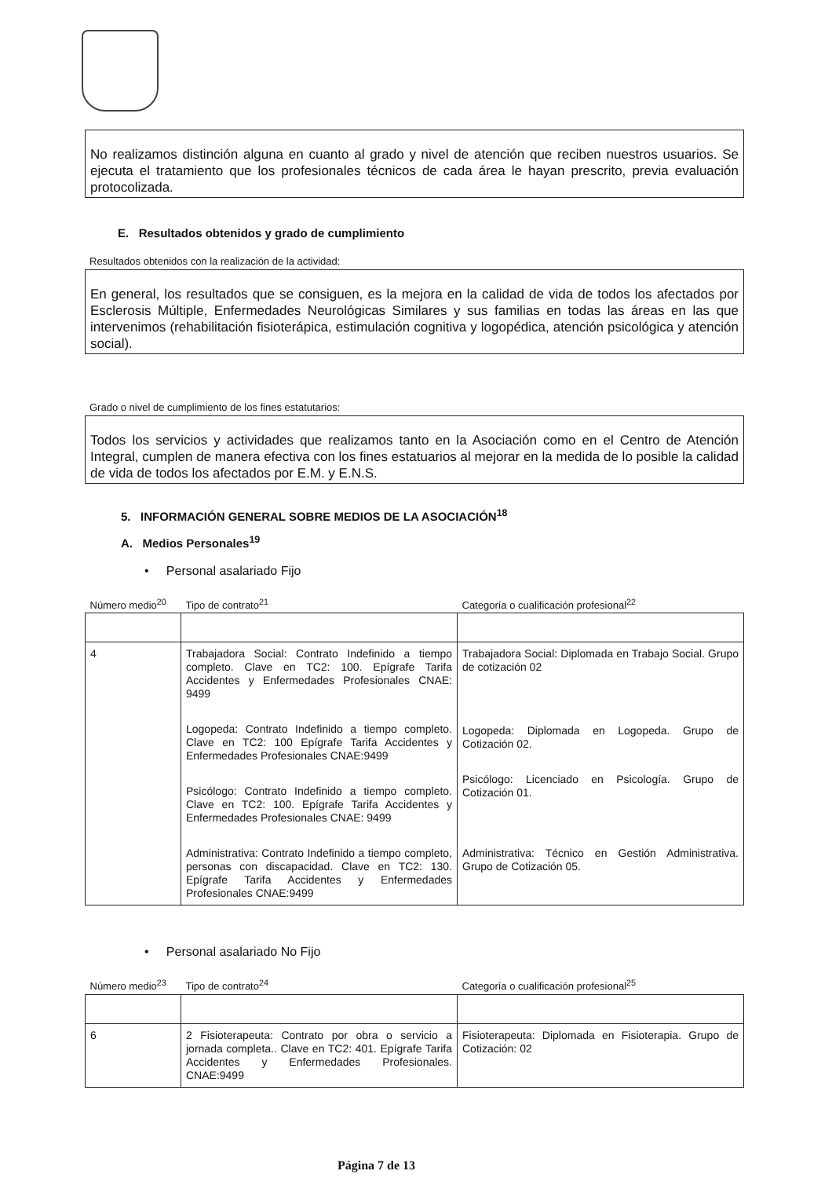No realizamos distinción alguna en cuanto al grado y nivel de atención que reciben nuestros usuarios. Se ejecuta el tratamiento que los profesionales técnicos de cada área le hayan prescrito, previa evaluación protocolizada.
E. Resultados obtenidos y grado de cumplimiento
Resultados obtenidos con la realización de la actividad:
En general, los resultados que se consiguen, es la mejora en la calidad de vida de todos los afectados por Esclerosis Múltiple, Enfermedades Neurológicas Similares y sus familias en todas las áreas en las que intervenimos (rehabilitación fisioterápica, estimulación cognitiva y logopédica, atención psicológica y atención social).
Grado o nivel de cumplimiento de los fines estatutarios:
Todos los servicios y actividades que realizamos tanto en la Asociación como en el Centro de Atención Integral, cumplen de manera efectiva con los fines estatuarios al mejorar en la medida de lo posible la calidad de vida de todos los afectados por E.M. y E.N.S.
5. INFORMACIÓN GENERAL SOBRE MEDIOS DE LA ASOCIACIÓN<sup>18</sup>
A. Medios Personales<sup>19</sup>
• Personal asalariado Fijo
| Número medio<sup>20</sup> | Tipo de contrato<sup>21</sup> | Categoría o cualificación profesional<sup>22</sup> |
| --- | --- | --- |
| 4 | Trabajadora Social: Contrato Indefinido a tiempo completo. Clave en TC2: 100. Epígrafe Tarifa Accidentes y Enfermedades Profesionales CNAE: 9499 Logopeda: Contrato Indefinido a tiempo completo. Clave en TC2: 100 Epígrafe Tarifa Accidentes y Enfermedades Profesionales CNAE:9499 Psicólogo: Contrato Indefinido a tiempo completo. Clave en TC2: 100. Epígrafe Tarifa Accidentes y Enfermedades Profesionales CNAE: 9499 Administrativa: Contrato Indefinido a tiempo completo, personas con discapacidad. Clave en TC2: 130. Epígrafe Tarifa Accidentes y Enfermedades Profesionales CNAE:9499 | Trabajadora Social: Diplomada en Trabajo Social. Grupo de cotización 02 Logopeda: Diplomada en Logopeda. Grupo de Cotización 02. Psicólogo: Licenciado en Psicología. Grupo de Cotización 01. Administrativa: Técnico en Gestión Administrativa. Grupo de Cotización 05. |
• Personal asalariado No Fijo
| Número medio<sup>23</sup> | Tipo de contrato<sup>24</sup> | Categoría o cualificación profesional<sup>25</sup> |
| --- | --- | --- |
| 6 | 2 Fisioterapeuta: Contrato por obra o servicio a jornada completa.. Clave en TC2: 401. Epígrafe Tarifa Accidentes y Enfermedades Profesionales. CNAE:9499 | Fisioterapeuta: Diplomada en Fisioterapia. Grupo de Cotización: 02 |
Página 7 de 13